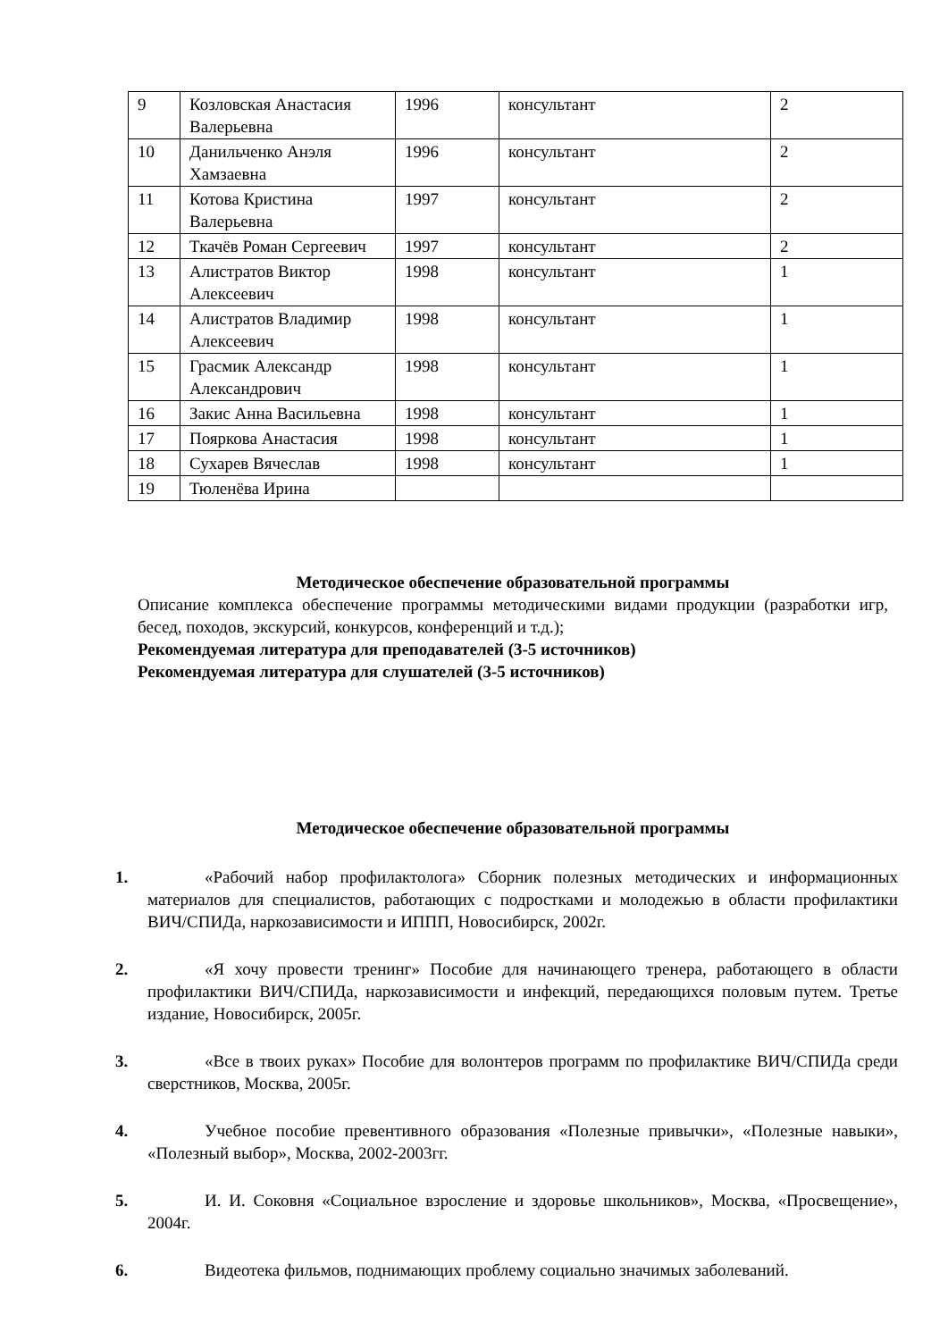| 9 | Козловская Анастасия Валерьевна | 1996 | консультант | 2 |
| 10 | Данильченко Анэля Хамзаевна | 1996 | консультант | 2 |
| 11 | Котова Кристина Валерьевна | 1997 | консультант | 2 |
| 12 | Ткачёв Роман Сергеевич | 1997 | консультант | 2 |
| 13 | Алистратов Виктор Алексеевич | 1998 | консультант | 1 |
| 14 | Алистратов Владимир Алексеевич | 1998 | консультант | 1 |
| 15 | Грасмик Александр Александрович | 1998 | консультант | 1 |
| 16 | Закис Анна Васильевна | 1998 | консультант | 1 |
| 17 | Пояркова Анастасия | 1998 | консультант | 1 |
| 18 | Сухарев Вячеслав | 1998 | консультант | 1 |
| 19 | Тюленёва Ирина | | | |
Методическое обеспечение образовательной программы
Описание комплекса обеспечение программы методическими видами продукции (разработки игр, бесед, походов, экскурсий, конкурсов, конференций и т.д.);
Рекомендуемая литература для преподавателей (3-5 источников)
Рекомендуемая литература для слушателей (3-5 источников)
Методическое обеспечение образовательной программы
1. «Рабочий набор профилактолога» Сборник полезных методических и информационных материалов для специалистов, работающих с подростками и молодежью в области профилактики ВИЧ/СПИДа, наркозависимости и ИППП, Новосибирск, 2002г.
2. «Я хочу провести тренинг» Пособие для начинающего тренера, работающего в области профилактики ВИЧ/СПИДа, наркозависимости и инфекций, передающихся половым путем. Третье издание, Новосибирск, 2005г.
3. «Все в твоих руках» Пособие для волонтеров программ по профилактике ВИЧ/СПИДа среди сверстников, Москва, 2005г.
4. Учебное пособие превентивного образования «Полезные привычки», «Полезные навыки», «Полезный выбор», Москва, 2002-2003гг.
5. И. И. Соковня «Социальное взросление и здоровье школьников», Москва, «Просвещение», 2004г.
6. Видеотека фильмов, поднимающих проблему социально значимых заболеваний.